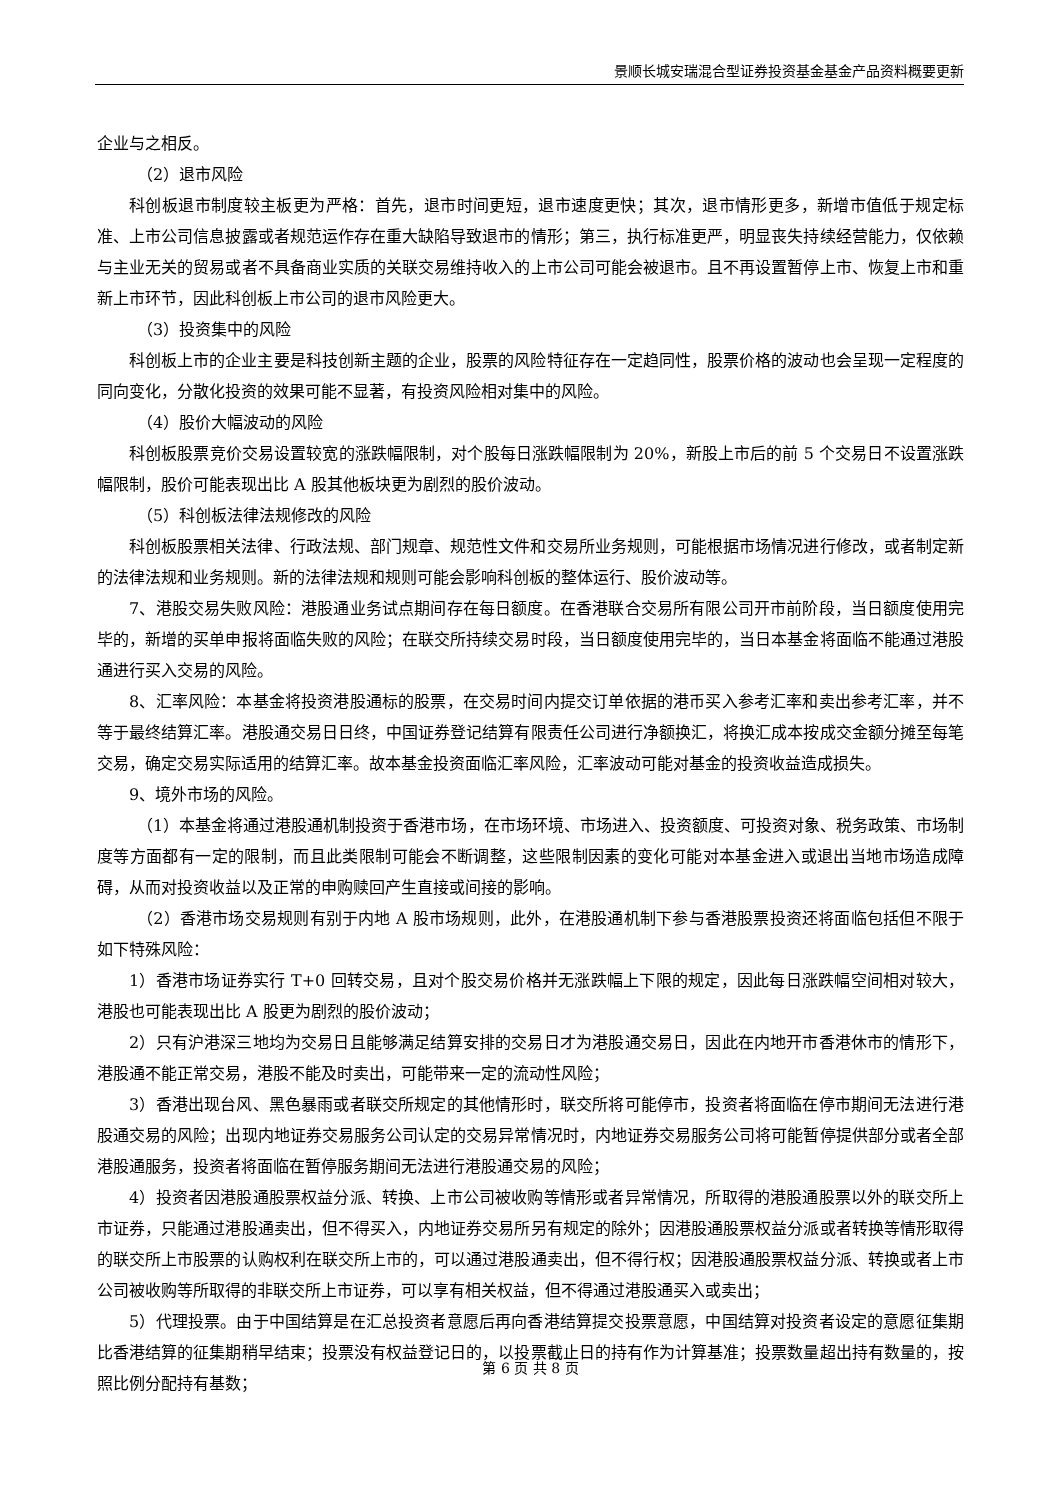景顺长城安瑞混合型证券投资基金基金产品资料概要更新
企业与之相反。
（2）退市风险
科创板退市制度较主板更为严格：首先，退市时间更短，退市速度更快；其次，退市情形更多，新增市值低于规定标准、上市公司信息披露或者规范运作存在重大缺陷导致退市的情形；第三，执行标准更严，明显丧失持续经营能力，仅依赖与主业无关的贸易或者不具备商业实质的关联交易维持收入的上市公司可能会被退市。且不再设置暂停上市、恢复上市和重新上市环节，因此科创板上市公司的退市风险更大。
（3）投资集中的风险
科创板上市的企业主要是科技创新主题的企业，股票的风险特征存在一定趋同性，股票价格的波动也会呈现一定程度的同向变化，分散化投资的效果可能不显著，有投资风险相对集中的风险。
（4）股价大幅波动的风险
科创板股票竞价交易设置较宽的涨跌幅限制，对个股每日涨跌幅限制为 20%，新股上市后的前 5 个交易日不设置涨跌幅限制，股价可能表现出比 A 股其他板块更为剧烈的股价波动。
（5）科创板法律法规修改的风险
科创板股票相关法律、行政法规、部门规章、规范性文件和交易所业务规则，可能根据市场情况进行修改，或者制定新的法律法规和业务规则。新的法律法规和规则可能会影响科创板的整体运行、股价波动等。
7、港股交易失败风险：港股通业务试点期间存在每日额度。在香港联合交易所有限公司开市前阶段，当日额度使用完毕的，新增的买单申报将面临失败的风险；在联交所持续交易时段，当日额度使用完毕的，当日本基金将面临不能通过港股通进行买入交易的风险。
8、汇率风险：本基金将投资港股通标的股票，在交易时间内提交订单依据的港币买入参考汇率和卖出参考汇率，并不等于最终结算汇率。港股通交易日日终，中国证券登记结算有限责任公司进行净额换汇，将换汇成本按成交金额分摊至每笔交易，确定交易实际适用的结算汇率。故本基金投资面临汇率风险，汇率波动可能对基金的投资收益造成损失。
9、境外市场的风险。
（1）本基金将通过港股通机制投资于香港市场，在市场环境、市场进入、投资额度、可投资对象、税务政策、市场制度等方面都有一定的限制，而且此类限制可能会不断调整，这些限制因素的变化可能对本基金进入或退出当地市场造成障碍，从而对投资收益以及正常的申购赎回产生直接或间接的影响。
（2）香港市场交易规则有别于内地 A 股市场规则，此外，在港股通机制下参与香港股票投资还将面临包括但不限于如下特殊风险：
1）香港市场证券实行 T+0 回转交易，且对个股交易价格并无涨跌幅上下限的规定，因此每日涨跌幅空间相对较大，港股也可能表现出比 A 股更为剧烈的股价波动；
2）只有沪港深三地均为交易日且能够满足结算安排的交易日才为港股通交易日，因此在内地开市香港休市的情形下，港股通不能正常交易，港股不能及时卖出，可能带来一定的流动性风险；
3）香港出现台风、黑色暴雨或者联交所规定的其他情形时，联交所将可能停市，投资者将面临在停市期间无法进行港股通交易的风险；出现内地证券交易服务公司认定的交易异常情况时，内地证券交易服务公司将可能暂停提供部分或者全部港股通服务，投资者将面临在暂停服务期间无法进行港股通交易的风险；
4）投资者因港股通股票权益分派、转换、上市公司被收购等情形或者异常情况，所取得的港股通股票以外的联交所上市证券，只能通过港股通卖出，但不得买入，内地证券交易所另有规定的除外；因港股通股票权益分派或者转换等情形取得的联交所上市股票的认购权利在联交所上市的，可以通过港股通卖出，但不得行权；因港股通股票权益分派、转换或者上市公司被收购等所取得的非联交所上市证券，可以享有相关权益，但不得通过港股通买入或卖出；
5）代理投票。由于中国结算是在汇总投资者意愿后再向香港结算提交投票意愿，中国结算对投资者设定的意愿征集期比香港结算的征集期稍早结束；投票没有权益登记日的，以投票截止日的持有作为计算基准；投票数量超出持有数量的，按照比例分配持有基数；
第 6 页 共 8 页